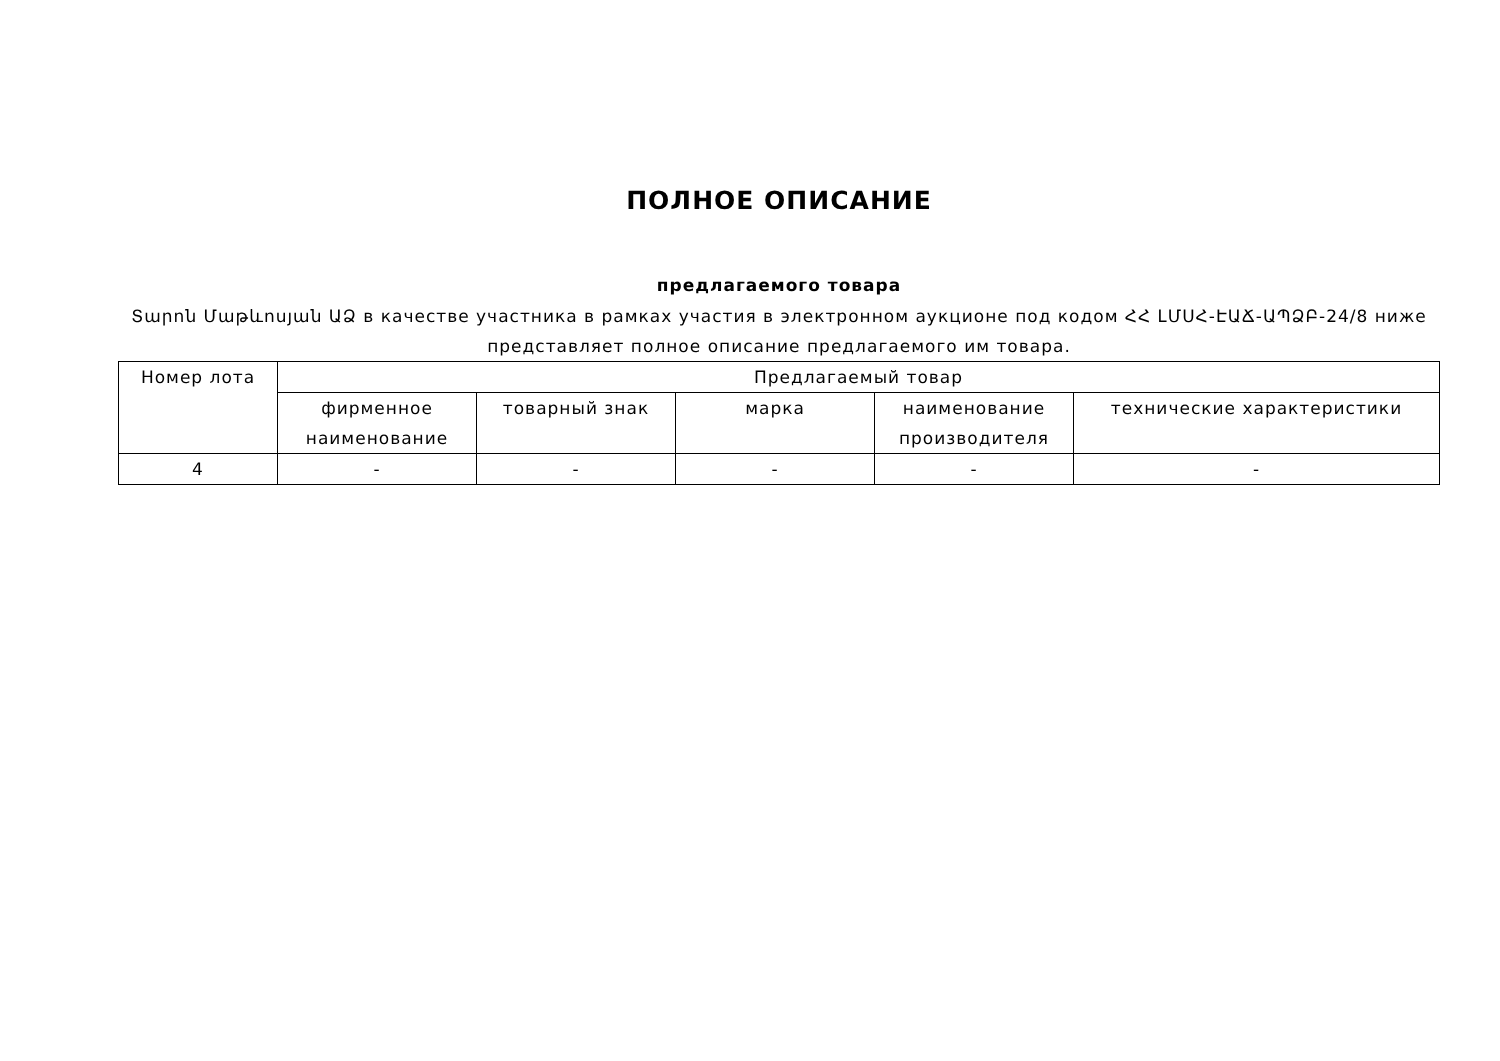ПОЛНОЕ ОПИСАНИЕ
предлагаемого товара
Տարոն Մաթևոսյան ԱՁ в качестве участника в рамках участия в электронном аукционе под кодом ՀՀ ԼՄՍՀ-ԷԱՃ-ԱՊՁԲ-24/8 ниже представляет полное описание предлагаемого им товара.
| Номер лота | Предлагаемый товар | | | | |
| --- | --- | --- | --- | --- | --- |
| | фирменное наименование | товарный знак | марка | наименование производителя | технические характеристики |
| 4 | - | - | - | - | - |